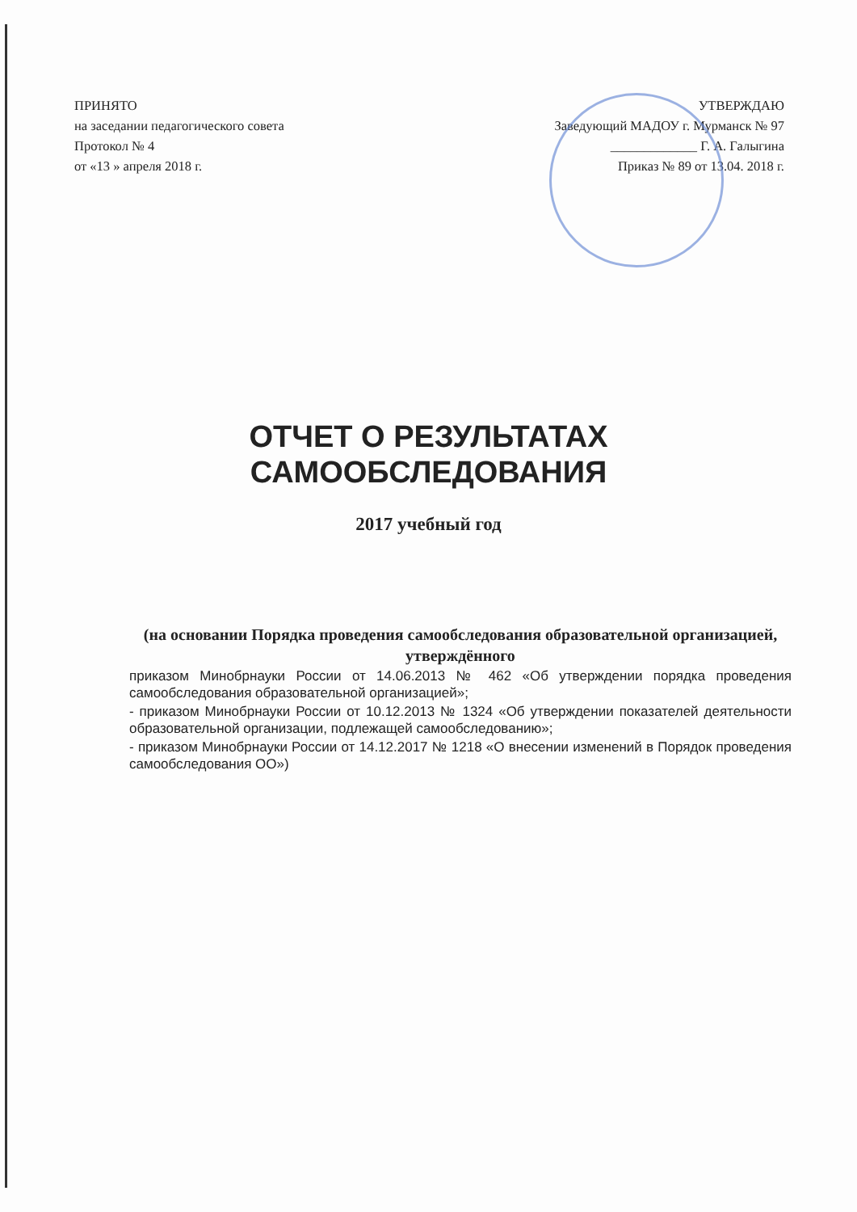ПРИНЯТО
на заседании педагогического совета
Протокол № 4
от «13 » апреля 2018 г.
УТВЕРЖДАЮ
Заведующий МАДОУ г. Мурманск № 97
_____________ Г. А. Галыгина
Приказ № 89 от 13.04. 2018 г.
ОТЧЕТ О РЕЗУЛЬТАТАХ
САМООБСЛЕДОВАНИЯ
2017 учебный год
(на основании Порядка проведения самообследования образовательной организацией, утверждённого
приказом Минобрнауки России от 14.06.2013 № 462 «Об утверждении порядка проведения самообследования образовательной организацией»;
- приказом Минобрнауки России от 10.12.2013 № 1324 «Об утверждении показателей деятельности образовательной организации, подлежащей самообследованию»;
- приказом Минобрнауки России от 14.12.2017 № 1218 «О внесении изменений в Порядок проведения самообследования ОО»)